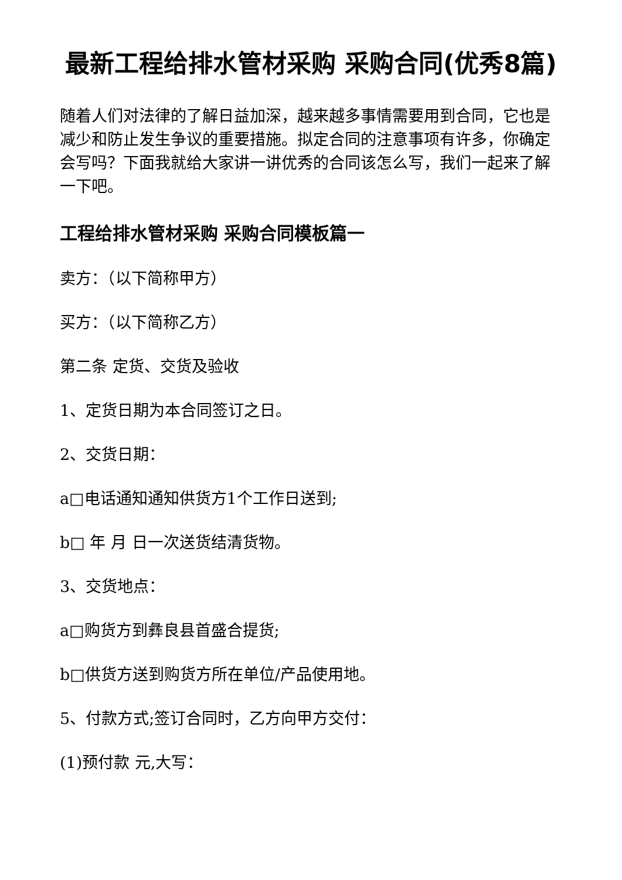最新工程给排水管材采购 采购合同(优秀8篇)
随着人们对法律的了解日益加深，越来越多事情需要用到合同，它也是减少和防止发生争议的重要措施。拟定合同的注意事项有许多，你确定会写吗？下面我就给大家讲一讲优秀的合同该怎么写，我们一起来了解一下吧。
工程给排水管材采购 采购合同模板篇一
卖方：（以下简称甲方）
买方：（以下简称乙方）
第二条 定货、交货及验收
1、定货日期为本合同签订之日。
2、交货日期：
a□电话通知通知供货方1个工作日送到;
b□ 年 月 日一次送货结清货物。
3、交货地点：
a□购货方到彝良县首盛合提货;
b□供货方送到购货方所在单位/产品使用地。
5、付款方式;签订合同时，乙方向甲方交付：
(1)预付款 元,大写：